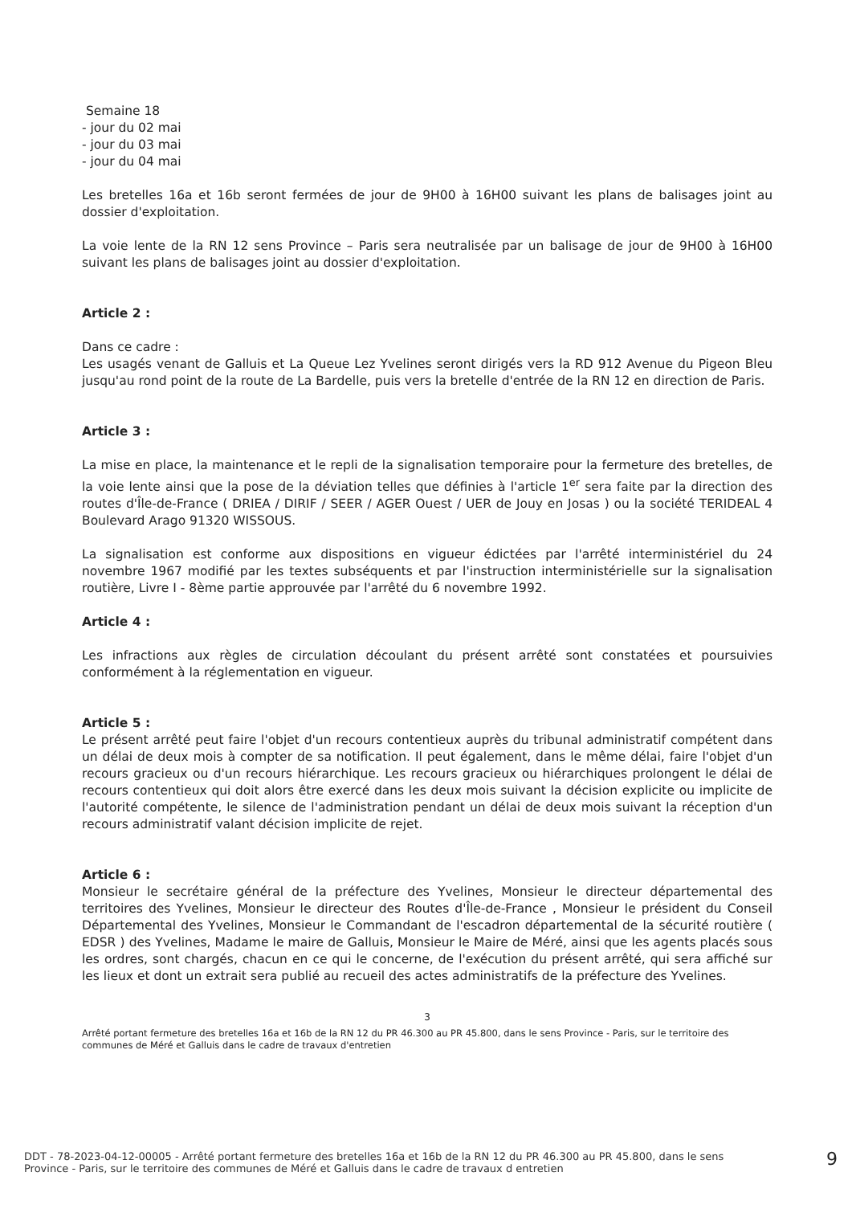Semaine 18
- jour du 02 mai
- jour du 03 mai
- jour du 04 mai
Les bretelles 16a et 16b seront fermées de jour de 9H00 à 16H00 suivant les plans de balisages joint au dossier d'exploitation.
La voie lente de la RN 12 sens Province – Paris sera neutralisée par un balisage de jour de 9H00 à 16H00 suivant les plans de balisages joint au dossier d'exploitation.
Article 2 :
Dans ce cadre :
Les usagés venant de Galluis et La Queue Lez Yvelines seront dirigés vers la RD 912 Avenue du Pigeon Bleu jusqu'au rond point de la route de La Bardelle, puis vers la bretelle d'entrée de la RN 12 en direction de Paris.
Article 3 :
La mise en place, la maintenance et le repli de la signalisation temporaire pour la fermeture des bretelles, de la voie lente ainsi que la pose de la déviation telles que définies à l'article 1<sup>er</sup> sera faite par la direction des routes d'Île-de-France ( DRIEA / DIRIF / SEER / AGER Ouest / UER de Jouy en Josas ) ou la société TERIDEAL 4 Boulevard Arago 91320 WISSOUS.
La signalisation est conforme aux dispositions en vigueur édictées par l'arrêté interministériel du 24 novembre 1967 modifié par les textes subséquents et par l'instruction interministérielle sur la signalisation routière, Livre I - 8ème partie approuvée par l'arrêté du 6 novembre 1992.
Article 4 :
Les infractions aux règles de circulation découlant du présent arrêté sont constatées et poursuivies conformément à la réglementation en vigueur.
Article 5 :
Le présent arrêté peut faire l'objet d'un recours contentieux auprès du tribunal administratif compétent dans un délai de deux mois à compter de sa notification. Il peut également, dans le même délai, faire l'objet d'un recours gracieux ou d'un recours hiérarchique. Les recours gracieux ou hiérarchiques prolongent le délai de recours contentieux qui doit alors être exercé dans les deux mois suivant la décision explicite ou implicite de l'autorité compétente, le silence de l'administration pendant un délai de deux mois suivant la réception d'un recours administratif valant décision implicite de rejet.
Article 6 :
Monsieur le secrétaire général de la préfecture des Yvelines, Monsieur le directeur départemental des territoires des Yvelines, Monsieur le directeur des Routes d'Île-de-France , Monsieur le président du Conseil Départemental des Yvelines, Monsieur le Commandant de l'escadron départemental de la sécurité routière ( EDSR ) des Yvelines, Madame le maire de Galluis, Monsieur le Maire de Méré, ainsi que les agents placés sous les ordres, sont chargés, chacun en ce qui le concerne, de l'exécution du présent arrêté, qui sera affiché sur les lieux et dont un extrait sera publié au recueil des actes administratifs de la préfecture des Yvelines.
3
Arrêté portant fermeture des bretelles 16a et 16b de la RN 12 du PR 46.300 au PR 45.800, dans le sens Province - Paris, sur le territoire des communes de Méré et Galluis dans le cadre de travaux d'entretien
DDT - 78-2023-04-12-00005 - Arrêté portant fermeture des bretelles 16a et 16b de la RN 12 du PR 46.300 au PR 45.800, dans le sens Province - Paris, sur le territoire des communes de Méré et Galluis dans le cadre de travaux d entretien
9